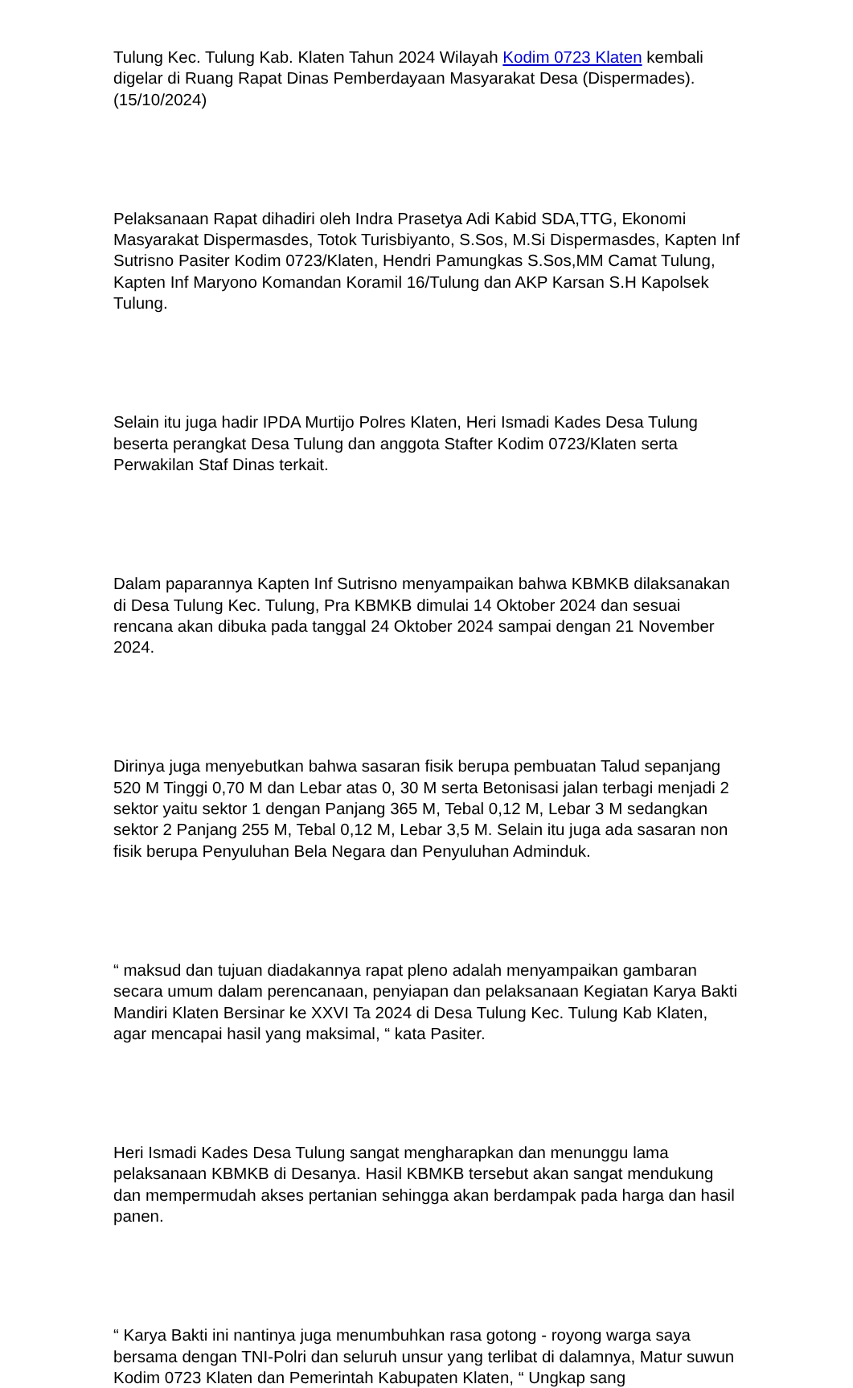Tulung Kec. Tulung Kab. Klaten Tahun 2024 Wilayah Kodim 0723 Klaten kembali digelar di Ruang Rapat Dinas Pemberdayaan Masyarakat Desa (Dispermades). (15/10/2024)
Pelaksanaan Rapat dihadiri oleh Indra Prasetya Adi Kabid SDA,TTG, Ekonomi Masyarakat Dispermasdes, Totok Turisbiyanto, S.Sos, M.Si Dispermasdes, Kapten Inf Sutrisno Pasiter Kodim 0723/Klaten, Hendri Pamungkas S.Sos,MM Camat Tulung, Kapten Inf Maryono Komandan Koramil 16/Tulung dan AKP Karsan S.H Kapolsek Tulung.
Selain itu juga hadir IPDA Murtijo Polres Klaten, Heri Ismadi Kades Desa Tulung beserta perangkat Desa Tulung dan anggota Stafter Kodim 0723/Klaten serta Perwakilan Staf Dinas terkait.
Dalam paparannya Kapten Inf Sutrisno menyampaikan bahwa KBMKB dilaksanakan di Desa Tulung Kec. Tulung, Pra KBMKB dimulai 14 Oktober 2024 dan sesuai rencana akan dibuka pada tanggal 24 Oktober 2024 sampai dengan 21 November 2024.
Dirinya juga menyebutkan bahwa sasaran fisik berupa pembuatan Talud sepanjang 520 M Tinggi 0,70 M dan Lebar atas 0, 30 M serta Betonisasi jalan terbagi menjadi 2 sektor yaitu sektor 1 dengan Panjang 365 M, Tebal 0,12 M, Lebar 3 M sedangkan sektor 2 Panjang 255 M, Tebal 0,12 M, Lebar 3,5 M. Selain itu juga ada sasaran non fisik berupa Penyuluhan Bela Negara dan Penyuluhan Adminduk.
“ maksud dan tujuan diadakannya rapat pleno adalah menyampaikan gambaran secara umum dalam perencanaan, penyiapan dan pelaksanaan Kegiatan Karya Bakti Mandiri Klaten Bersinar ke XXVI Ta 2024 di Desa Tulung Kec. Tulung Kab Klaten, agar mencapai hasil yang maksimal, “ kata Pasiter.
Heri Ismadi Kades Desa Tulung sangat mengharapkan dan menunggu lama pelaksanaan KBMKB di Desanya. Hasil KBMKB tersebut akan sangat mendukung dan mempermudah akses pertanian sehingga akan berdampak pada harga dan hasil panen.
“ Karya Bakti ini nantinya juga menumbuhkan rasa gotong - royong warga saya bersama dengan TNI-Polri dan seluruh unsur yang terlibat di dalamnya, Matur suwun Kodim 0723 Klaten dan Pemerintah Kabupaten Klaten, “ Ungkap sang